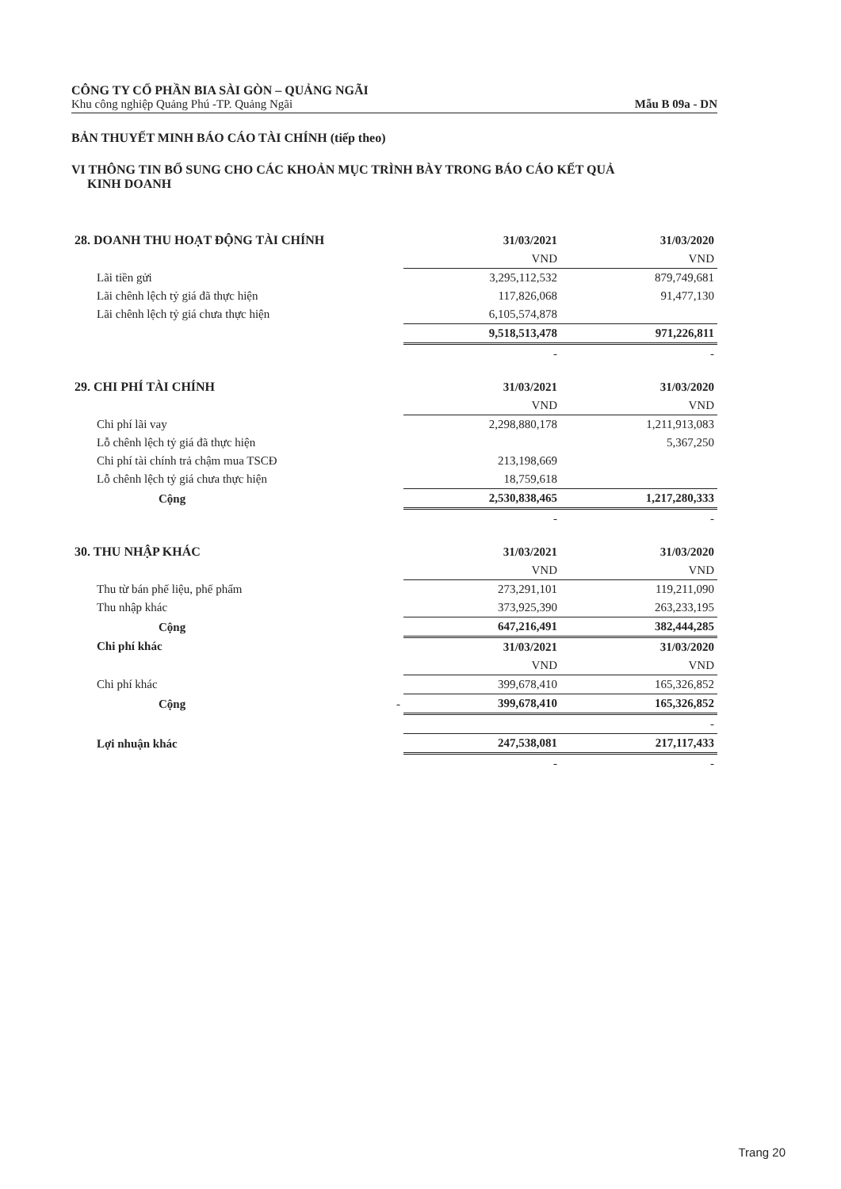CÔNG TY CỔ PHẦN BIA SÀI GÒN – QUẢNG NGÃI
Khu công nghiệp Quảng Phú -TP. Quảng Ngãi Mẫu B 09a - DN
BẢN THUYẾT MINH BÁO CÁO TÀI CHÍNH (tiếp theo)
VI THÔNG TIN BỔ SUNG CHO CÁC KHOẢN MỤC TRÌNH BÀY TRONG BÁO CÁO KẾT QUẢ
KINH DOANH
| 28. DOANH THU HOẠT ĐỘNG TÀI CHÍNH | 31/03/2021 | 31/03/2020 |
| | VND | VND |
| Lãi tiền gửi | 3,295,112,532 | 879,749,681 |
| Lãi chênh lệch tỷ giá đã thực hiện | 117,826,068 | 91,477,130 |
| Lãi chênh lệch tỷ giá chưa thực hiện | 6,105,574,878 | |
| | 9,518,513,478 | 971,226,811 |
| | - | - |
| 29. CHI PHÍ TÀI CHÍNH | 31/03/2021 | 31/03/2020 |
| | VND | VND |
| Chi phí lãi vay | 2,298,880,178 | 1,211,913,083 |
| Lỗ chênh lệch tỷ giá đã thực hiện | | 5,367,250 |
| Chi phí tài chính trả chậm mua TSCĐ | 213,198,669 | |
| Lỗ chênh lệch tỷ giá chưa thực hiện | 18,759,618 | |
| Cộng | 2,530,838,465 | 1,217,280,333 |
| | - | - |
| 30. THU NHẬP KHÁC | 31/03/2021 | 31/03/2020 |
| | VND | VND |
| Thu từ bán phế liệu, phế phẩm | 273,291,101 | 119,211,090 |
| Thu nhập khác | 373,925,390 | 263,233,195 |
| Cộng | 647,216,491 | 382,444,285 |
| Chi phí khác | 31/03/2021 | 31/03/2020 |
| | VND | VND |
| Chi phí khác | 399,678,410 | 165,326,852 |
| Cộng - | 399,678,410 | 165,326,852 |
| | | - |
| Lợi nhuận khác | 247,538,081 | 217,117,433 |
| | - | - |
Trang 20